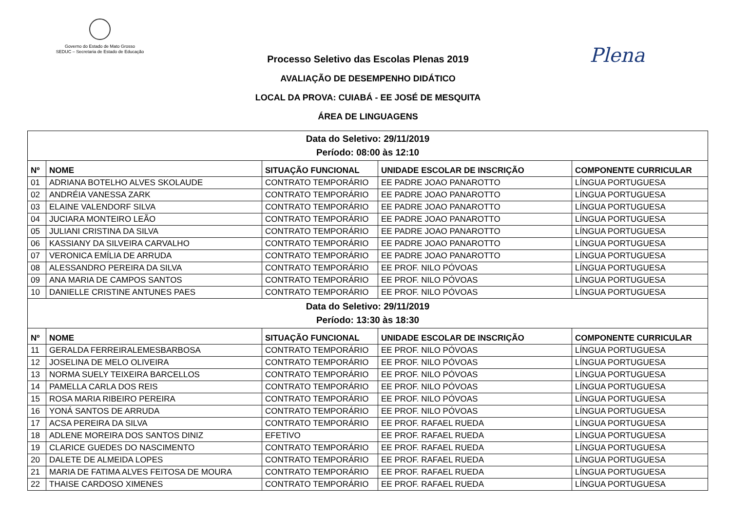Governo do Estado de Mato Grosso
SEDUC – Secretaria de Estado de Educação
Plena
Processo Seletivo das Escolas Plenas 2019
AVALIAÇÃO DE DESEMPENHO DIDÁTICO
LOCAL DA PROVA: CUIABÁ - EE JOSÉ DE MESQUITA
ÁREA DE LINGUAGENS
| Data do Seletivo: 29/11/2019 Período: 08:00 às 12:10 | | | | |
| Nº | NOME | SITUAÇÃO FUNCIONAL | UNIDADE ESCOLAR DE INSCRIÇÃO | COMPONENTE CURRICULAR |
| 01 | ADRIANA BOTELHO ALVES SKOLAUDE | CONTRATO TEMPORÁRIO | EE PADRE JOAO PANAROTTO | LÍNGUA PORTUGUESA |
| 02 | ANDRÉIA VANESSA ZARK | CONTRATO TEMPORÁRIO | EE PADRE JOAO PANAROTTO | LÍNGUA PORTUGUESA |
| 03 | ELAINE VALENDORF SILVA | CONTRATO TEMPORÁRIO | EE PADRE JOAO PANAROTTO | LÍNGUA PORTUGUESA |
| 04 | JUCIARA MONTEIRO LEÃO | CONTRATO TEMPORÁRIO | EE PADRE JOAO PANAROTTO | LÍNGUA PORTUGUESA |
| 05 | JULIANI CRISTINA DA SILVA | CONTRATO TEMPORÁRIO | EE PADRE JOAO PANAROTTO | LÍNGUA PORTUGUESA |
| 06 | KASSIANY DA SILVEIRA CARVALHO | CONTRATO TEMPORÁRIO | EE PADRE JOAO PANAROTTO | LÍNGUA PORTUGUESA |
| 07 | VERONICA EMÍLIA DE ARRUDA | CONTRATO TEMPORÁRIO | EE PADRE JOAO PANAROTTO | LÍNGUA PORTUGUESA |
| 08 | ALESSANDRO PEREIRA DA SILVA | CONTRATO TEMPORÁRIO | EE PROF. NILO PÓVOAS | LÍNGUA PORTUGUESA |
| 09 | ANA MARIA DE CAMPOS SANTOS | CONTRATO TEMPORÁRIO | EE PROF. NILO PÓVOAS | LÍNGUA PORTUGUESA |
| 10 | DANIELLE CRISTINE ANTUNES PAES | CONTRATO TEMPORÁRIO | EE PROF. NILO PÓVOAS | LÍNGUA PORTUGUESA |
| Data do Seletivo: 29/11/2019 Período: 13:30 às 18:30 | | | | |
| Nº | NOME | SITUAÇÃO FUNCIONAL | UNIDADE ESCOLAR DE INSCRIÇÃO | COMPONENTE CURRICULAR |
| 11 | GERALDA FERREIRALEMESBARBOSA | CONTRATO TEMPORÁRIO | EE PROF. NILO PÓVOAS | LÍNGUA PORTUGUESA |
| 12 | JOSELINA DE MELO OLIVEIRA | CONTRATO TEMPORÁRIO | EE PROF. NILO PÓVOAS | LÍNGUA PORTUGUESA |
| 13 | NORMA SUELY TEIXEIRA BARCELLOS | CONTRATO TEMPORÁRIO | EE PROF. NILO PÓVOAS | LÍNGUA PORTUGUESA |
| 14 | PAMELLA CARLA DOS REIS | CONTRATO TEMPORÁRIO | EE PROF. NILO PÓVOAS | LÍNGUA PORTUGUESA |
| 15 | ROSA MARIA RIBEIRO PEREIRA | CONTRATO TEMPORÁRIO | EE PROF. NILO PÓVOAS | LÍNGUA PORTUGUESA |
| 16 | YONÁ SANTOS DE ARRUDA | CONTRATO TEMPORÁRIO | EE PROF. NILO PÓVOAS | LÍNGUA PORTUGUESA |
| 17 | ACSA PEREIRA DA SILVA | CONTRATO TEMPORÁRIO | EE PROF. RAFAEL RUEDA | LÍNGUA PORTUGUESA |
| 18 | ADLENE MOREIRA DOS SANTOS DINIZ | EFETIVO | EE PROF. RAFAEL RUEDA | LÍNGUA PORTUGUESA |
| 19 | CLARICE GUEDES DO NASCIMENTO | CONTRATO TEMPORÁRIO | EE PROF. RAFAEL RUEDA | LÍNGUA PORTUGUESA |
| 20 | DALETE DE ALMEIDA LOPES | CONTRATO TEMPORÁRIO | EE PROF. RAFAEL RUEDA | LÍNGUA PORTUGUESA |
| 21 | MARIA DE FATIMA ALVES FEITOSA DE MOURA | CONTRATO TEMPORÁRIO | EE PROF. RAFAEL RUEDA | LÍNGUA PORTUGUESA |
| 22 | THAISE CARDOSO XIMENES | CONTRATO TEMPORÁRIO | EE PROF. RAFAEL RUEDA | LÍNGUA PORTUGUESA |